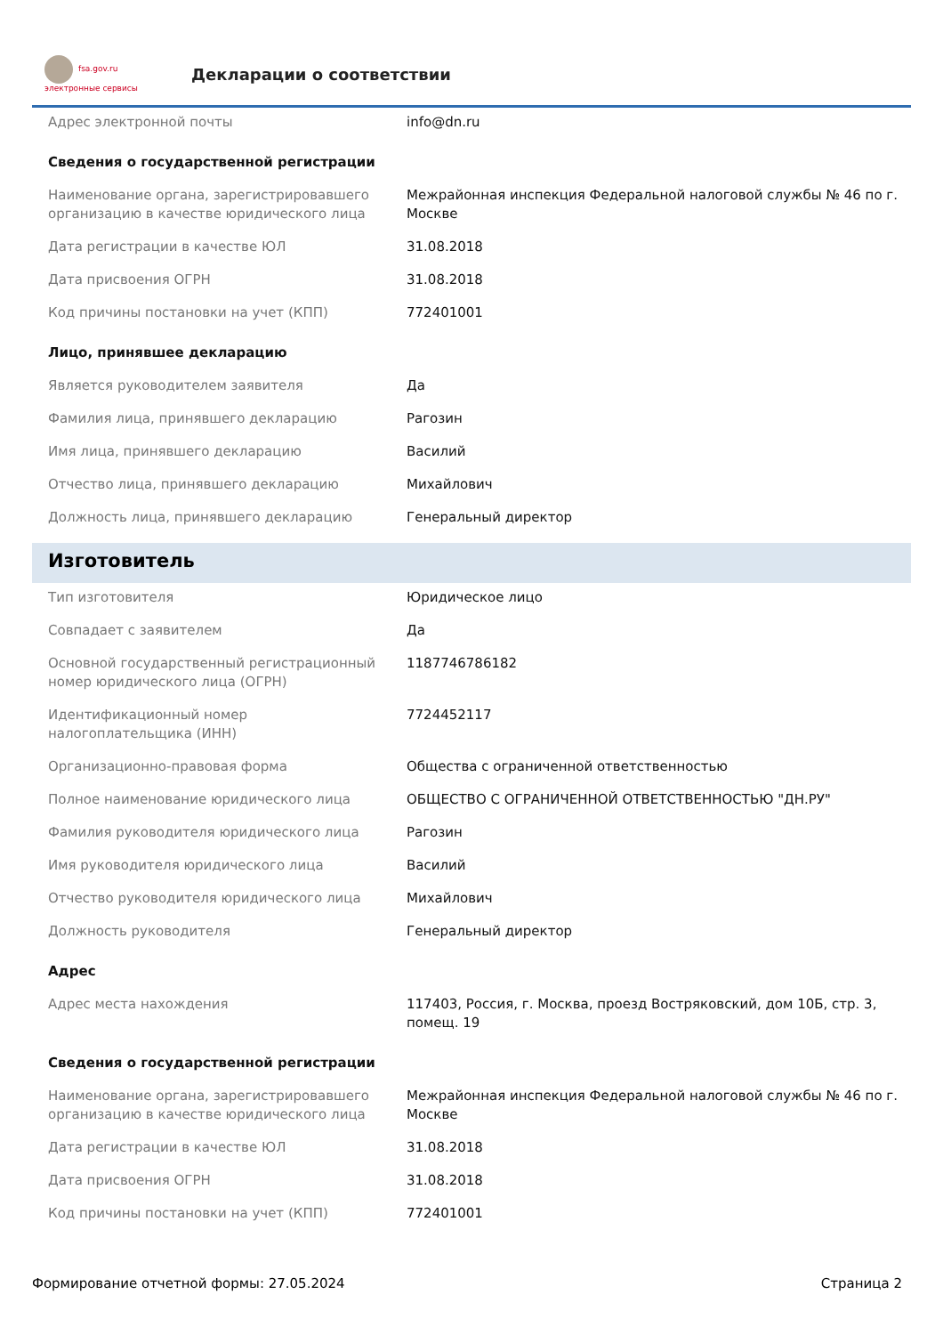fsa.gov.ru
электронные сервисы
Декларации о соответствии
| Адрес электронной почты | info@dn.ru |
| Сведения о государственной регистрации | |
| Наименование органа, зарегистрировавшего организацию в качестве юридического лица | Межрайонная инспекция Федеральной налоговой службы № 46 по г. Москве |
| Дата регистрации в качестве ЮЛ | 31.08.2018 |
| Дата присвоения ОГРН | 31.08.2018 |
| Код причины постановки на учет (КПП) | 772401001 |
| Лицо, принявшее декларацию | |
| Является руководителем заявителя | Да |
| Фамилия лица, принявшего декларацию | Рагозин |
| Имя лица, принявшего декларацию | Василий |
| Отчество лица, принявшего декларацию | Михайлович |
| Должность лица, принявшего декларацию | Генеральный директор |
| Изготовитель | |
| Тип изготовителя | Юридическое лицо |
| Совпадает с заявителем | Да |
| Основной государственный регистрационный номер юридического лица (ОГРН) | 1187746786182 |
| Идентификационный номер налогоплательщика (ИНН) | 7724452117 |
| Организационно-правовая форма | Общества с ограниченной ответственностью |
| Полное наименование юридического лица | ОБЩЕСТВО С ОГРАНИЧЕННОЙ ОТВЕТСТВЕННОСТЬЮ "ДН.РУ" |
| Фамилия руководителя юридического лица | Рагозин |
| Имя руководителя юридического лица | Василий |
| Отчество руководителя юридического лица | Михайлович |
| Должность руководителя | Генеральный директор |
| Адрес | |
| Адрес места нахождения | 117403, Россия, г. Москва, проезд Востряковский, дом 10Б, стр. 3, помещ. 19 |
| Сведения о государственной регистрации | |
| Наименование органа, зарегистрировавшего организацию в качестве юридического лица | Межрайонная инспекция Федеральной налоговой службы № 46 по г. Москве |
| Дата регистрации в качестве ЮЛ | 31.08.2018 |
| Дата присвоения ОГРН | 31.08.2018 |
| Код причины постановки на учет (КПП) | 772401001 |
Формирование отчетной формы: 27.05.2024 Страница 2